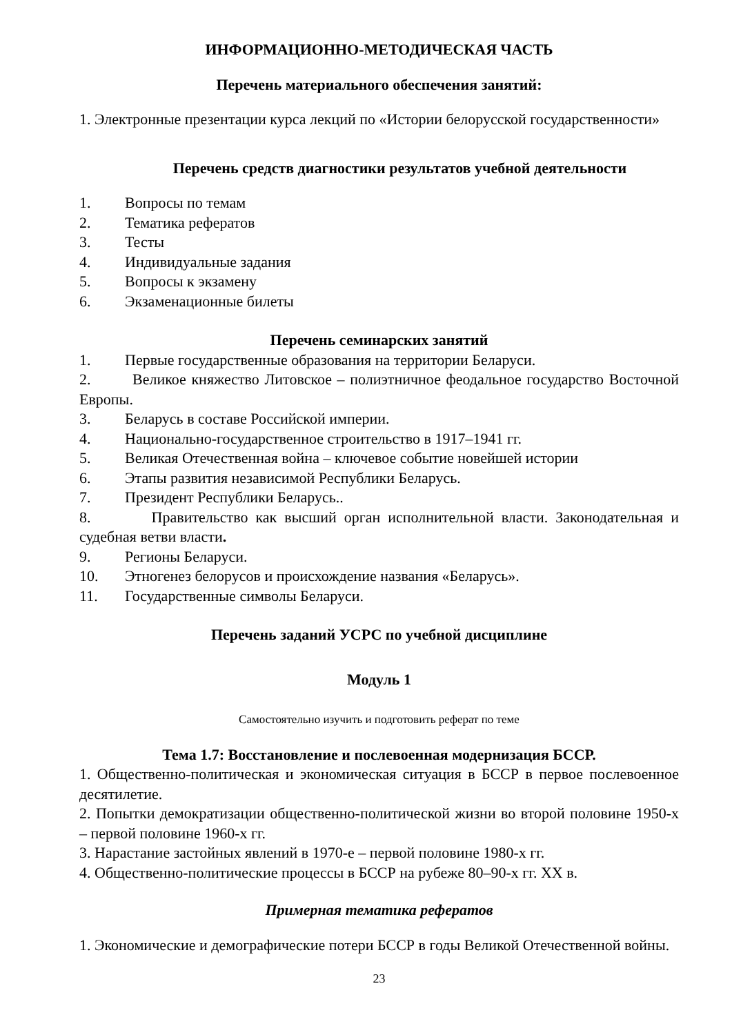ИНФОРМАЦИОННО-МЕТОДИЧЕСКАЯ ЧАСТЬ
Перечень материального обеспечения занятий:
1. Электронные презентации курса лекций по «Истории белорусской государственности»
Перечень средств диагностики результатов учебной деятельности
1. Вопросы по темам
2. Тематика рефератов
3. Тесты
4. Индивидуальные задания
5. Вопросы к экзамену
6. Экзаменационные билеты
Перечень семинарских занятий
1. Первые государственные образования на территории Беларуси.
2. Великое княжество Литовское – полиэтничное феодальное государство Восточной Европы.
3. Беларусь в составе Российской империи.
4. Национально-государственное строительство в 1917–1941 гг.
5. Великая Отечественная война – ключевое событие новейшей истории
6. Этапы развития независимой Республики Беларусь.
7. Президент Республики Беларусь..
8. Правительство как высший орган исполнительной власти. Законодательная и судебная ветви власти.
9. Регионы Беларуси.
10. Этногенез белорусов и происхождение названия «Беларусь».
11. Государственные символы Беларуси.
Перечень заданий УСРС по учебной дисциплине
Модуль 1
Самостоятельно изучить и подготовить реферат по теме
Тема 1.7: Восстановление и послевоенная модернизация БССР.
1. Общественно-политическая и экономическая ситуация в БССР в первое послевоенное десятилетие.
2. Попытки демократизации общественно-политической жизни во второй половине 1950-х – первой половине 1960-х гг.
3. Нарастание застойных явлений в 1970-е – первой половине 1980-х гг.
4. Общественно-политические процессы в БССР на рубеже 80–90-х гг. XX в.
Примерная тематика рефератов
1. Экономические и демографические потери БССР в годы Великой Отечественной войны.
23